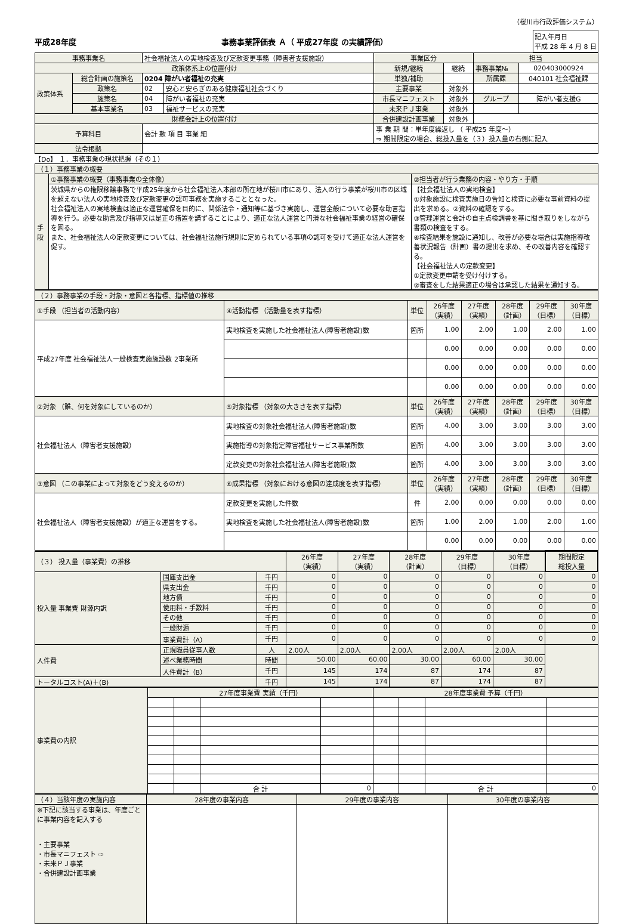（桜川市行政評価システム）
平成28年度 事務事業評価表 Ａ（ 平成27年度 の実績評価） 記入年月日
平成 28 年 4 月 8 日
| 事務事業名 | | 社会福祉法人の実地検査及び定款変更事務（障害者支援施設） | | 事業区分 | | 担当 | |
| 政策体系上の位置付け | | | | 新規/継続 | 継続 | 事務事業№ | 020403000924 |
| 政策体系 | 総合計画の施策名 | 0204 障がい者福祉の充実 | | 単独/補助 | | 所属課 | 040101 社会福祉課 |
| | 政策名 | 02 | 安心と安らぎのある健康福祉社会づくり | 主要事業 | 対象外 | | |
| | 施策名 | 04 | 障がい者福祉の充実 | 市長マニフェスト | 対象外 | グループ | 障がい者支援G |
| | 基本事業名 | 03 | 福祉サービスの充実 | 未来ＰＪ事業 | 対象外 | | |
| 財務会計上の位置付け | | | | 合併建設計画事業 | 対象外 | | |
| 予算科目 | | 会計 款 項 目 事業 細 | | 事 業 期 間：単年度繰返し （ 平成25 年度～） ⇒ 期間限定の場合、総投入量を（３）投入量の右側に記入 | | | |
| 法令根拠 | | | | | | | |
【Do】 １．事務事業の現状把握（その１）
| （１）事務事業の概要 | | |
| 手段 | ①事務事業の概要（事務事業の全体像） | ②担当者が行う業務の内容・やり方・手順 |
| | 茨城県からの権限移譲事務で平成25年度から社会福祉法人本部の所在地が桜川市にあり、法人の行う事業が桜川市の区域を超えない法人の実地検査及び定款変更の認可事務を実施することとなった。 社会福祉法人の実地検査は適正な運営確保を目的に、関係法令・通知等に基づき実施し、運営全般について必要な助言指導を行う。必要な助言及び指導又は是正の措置を講ずることにより、適正な法人運営と円滑な社会福祉事業の経営の確保を図る。 また、社会福祉法人の定款変更については、社会福祉法施行規則に定められている事項の認可を受けて適正な法人運営を促す。 | 【社会福祉法人の実地検査】 ①対象施設に検査実施日の告知と検査に必要な事前資料の提出を求める。②資料の確認をする。 ③管理運営と会計の自主点検調書を基に聞き取りをしながら書類の検査をする。 ④検査結果を施設に通知し、改善が必要な場合は実施指導改善状況報告（計画）書の提出を求め、その改善内容を確認する。 【社会福祉法人の定款変更】 ①定款変更申請を受け付けする。 ②審査をした結果適正の場合は承認した結果を通知する。 |
| （２）事務事業の手段・対象・意図と各指標、指標値の推移 | | | | | | | |
| ①手段 （担当者の活動内容） | ④活動指標 （活動量を表す指標） | 単位 | 26年度 （実績） | 27年度 （実績） | 28年度 （計画） | 29年度 （目標） | 30年度 （目標） |
| 平成27年度 社会福祉法人一般検査実施施設数 2事業所 | 実地検査を実施した社会福祉法人(障害者施設)数 | 箇所 | 1.00 | 2.00 | 1.00 | 2.00 | 1.00 |
| | | | 0.00 | 0.00 | 0.00 | 0.00 | 0.00 |
| | | | 0.00 | 0.00 | 0.00 | 0.00 | 0.00 |
| | | | 0.00 | 0.00 | 0.00 | 0.00 | 0.00 |
| ②対象 （誰、何を対象にしているのか） | ⑤対象指標 （対象の大きさを表す指標） | 単位 | 26年度 （実績） | 27年度 （実績） | 28年度 （計画） | 29年度 （目標） | 30年度 （目標） |
| 社会福祉法人（障害者支援施設） | 実地検査の対象社会福祉法人(障害者施設)数 | 箇所 | 4.00 | 3.00 | 3.00 | 3.00 | 3.00 |
| | 実施指導の対象指定障害福祉サービス事業所数 | 箇所 | 4.00 | 3.00 | 3.00 | 3.00 | 3.00 |
| | 定款変更の対象社会福祉法人(障害者施設)数 | 箇所 | 4.00 | 3.00 | 3.00 | 3.00 | 3.00 |
| ③意図 （この事業によって対象をどう変えるのか） | ⑥成果指標 （対象における意図の達成度を表す指標） | 単位 | 26年度 （実績） | 27年度 （実績） | 28年度 （計画） | 29年度 （目標） | 30年度 （目標） |
| 社会福祉法人（障害者支援施設）が適正な運営をする。 | 定款変更を実施した件数 | 件 | 2.00 | 0.00 | 0.00 | 0.00 | 0.00 |
| | 実地検査を実施した社会福祉法人(障害者施設)数 | 箇所 | 1.00 | 2.00 | 1.00 | 2.00 | 1.00 |
| | | | 0.00 | 0.00 | 0.00 | 0.00 | 0.00 |
| （３） 投入量（事業費）の推移 | | | 26年度 （実績） | 27年度 （実績） | 28年度 （計画） | 29年度 （目標） | 30年度 （目標） | 期間限定 総投入量 |
| 投入量 事業費 財源内訳 | 国庫支出金 | 千円 | 0 | 0 | 0 | 0 | 0 | 0 |
| | 県支出金 | 千円 | 0 | 0 | 0 | 0 | 0 | 0 |
| | 地方債 | 千円 | 0 | 0 | 0 | 0 | 0 | 0 |
| | 使用料・手数料 | 千円 | 0 | 0 | 0 | 0 | 0 | 0 |
| | その他 | 千円 | 0 | 0 | 0 | 0 | 0 | 0 |
| | 一般財源 | 千円 | 0 | 0 | 0 | 0 | 0 | 0 |
| | 事業費計（A） | 千円 | 0 | 0 | 0 | 0 | 0 | 0 |
| 人件費 | 正規職員従事人数 | 人 | 2.00人 | 2.00人 | 2.00人 | 2.00人 | 2.00人 | |
| | 述べ業務時間 | 時間 | 50.00 | 60.00 | 30.00 | 60.00 | 30.00 | |
| | 人件費計（B） | 千円 | 145 | 174 | 87 | 174 | 87 | |
| トータルコスト(A)＋(B) | | 千円 | 145 | 174 | 87 | 174 | 87 | |
| 事業費の内訳 | 27年度事業費 実績（千円） | | | | 28年度事業費 予算（千円） | | | |
| | | | 合 計 | 0 | | | 合 計 | 0 |
| （４）当該年度の実施内容 | 28年度の事業内容 | 29年度の事業内容 | 30年度の事業内容 |
| ※下記に該当する事業は、年度ごとに事業内容を記入する ・主要事業 ・市長マニフェスト ⇨ ・未来ＰＪ事業 ・合併建設計画事業 | | | |